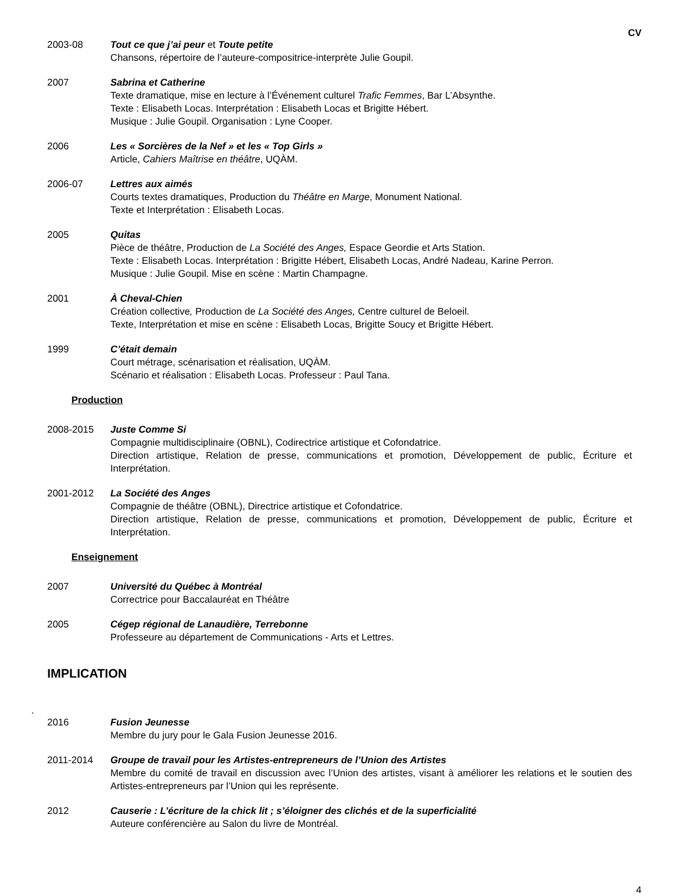CV
2003-08 Tout ce que j’ai peur et Toute petite
Chansons, répertoire de l’auteure-compositrice-interprète Julie Goupil.
2007 Sabrina et Catherine
Texte dramatique, mise en lecture à l’Événement culturel Trafic Femmes, Bar L’Absynthe.
Texte : Elisabeth Locas. Interprétation : Elisabeth Locas et Brigitte Hébert.
Musique : Julie Goupil. Organisation : Lyne Cooper.
2006 Les « Sorcières de la Nef » et les « Top Girls »
Article, Cahiers Maîtrise en théâtre, UQÀM.
2006-07 Lettres aux aimés
Courts textes dramatiques, Production du Théâtre en Marge, Monument National.
Texte et Interprétation : Elisabeth Locas.
2005 Quitas
Pièce de théâtre, Production de La Société des Anges, Espace Geordie et Arts Station.
Texte : Elisabeth Locas. Interprétation : Brigitte Hébert, Elisabeth Locas, André Nadeau, Karine Perron.
Musique : Julie Goupil. Mise en scène : Martin Champagne.
2001 À Cheval-Chien
Création collective, Production de La Société des Anges, Centre culturel de Beloeil.
Texte, Interprétation et mise en scène : Elisabeth Locas, Brigitte Soucy et Brigitte Hébert.
1999 C’était demain
Court métrage, scénarisation et réalisation, UQÀM.
Scénario et réalisation : Elisabeth Locas. Professeur : Paul Tana.
Production
2008-2015 Juste Comme Si
Compagnie multidisciplinaire (OBNL), Codirectrice artistique et Cofondatrice.
Direction artistique, Relation de presse, communications et promotion, Développement de public, Écriture et Interprétation.
2001-2012 La Société des Anges
Compagnie de théâtre (OBNL), Directrice artistique et Cofondatrice.
Direction artistique, Relation de presse, communications et promotion, Développement de public, Écriture et Interprétation.
Enseignement
2007 Université du Québec à Montréal
Correctrice pour Baccalauréat en Théâtre
2005 Cégep régional de Lanaudière, Terrebonne
Professeure au département de Communications - Arts et Lettres.
IMPLICATION
.
2016 Fusion Jeunesse
Membre du jury pour le Gala Fusion Jeunesse 2016.
2011-2014 Groupe de travail pour les Artistes-entrepreneurs de l’Union des Artistes
Membre du comité de travail en discussion avec l’Union des artistes, visant à améliorer les relations et le soutien des Artistes-entrepreneurs par l’Union qui les représente.
2012 Causerie : L’écriture de la chick lit ; s’éloigner des clichés et de la superficialité
Auteure conférencière au Salon du livre de Montréal.
4